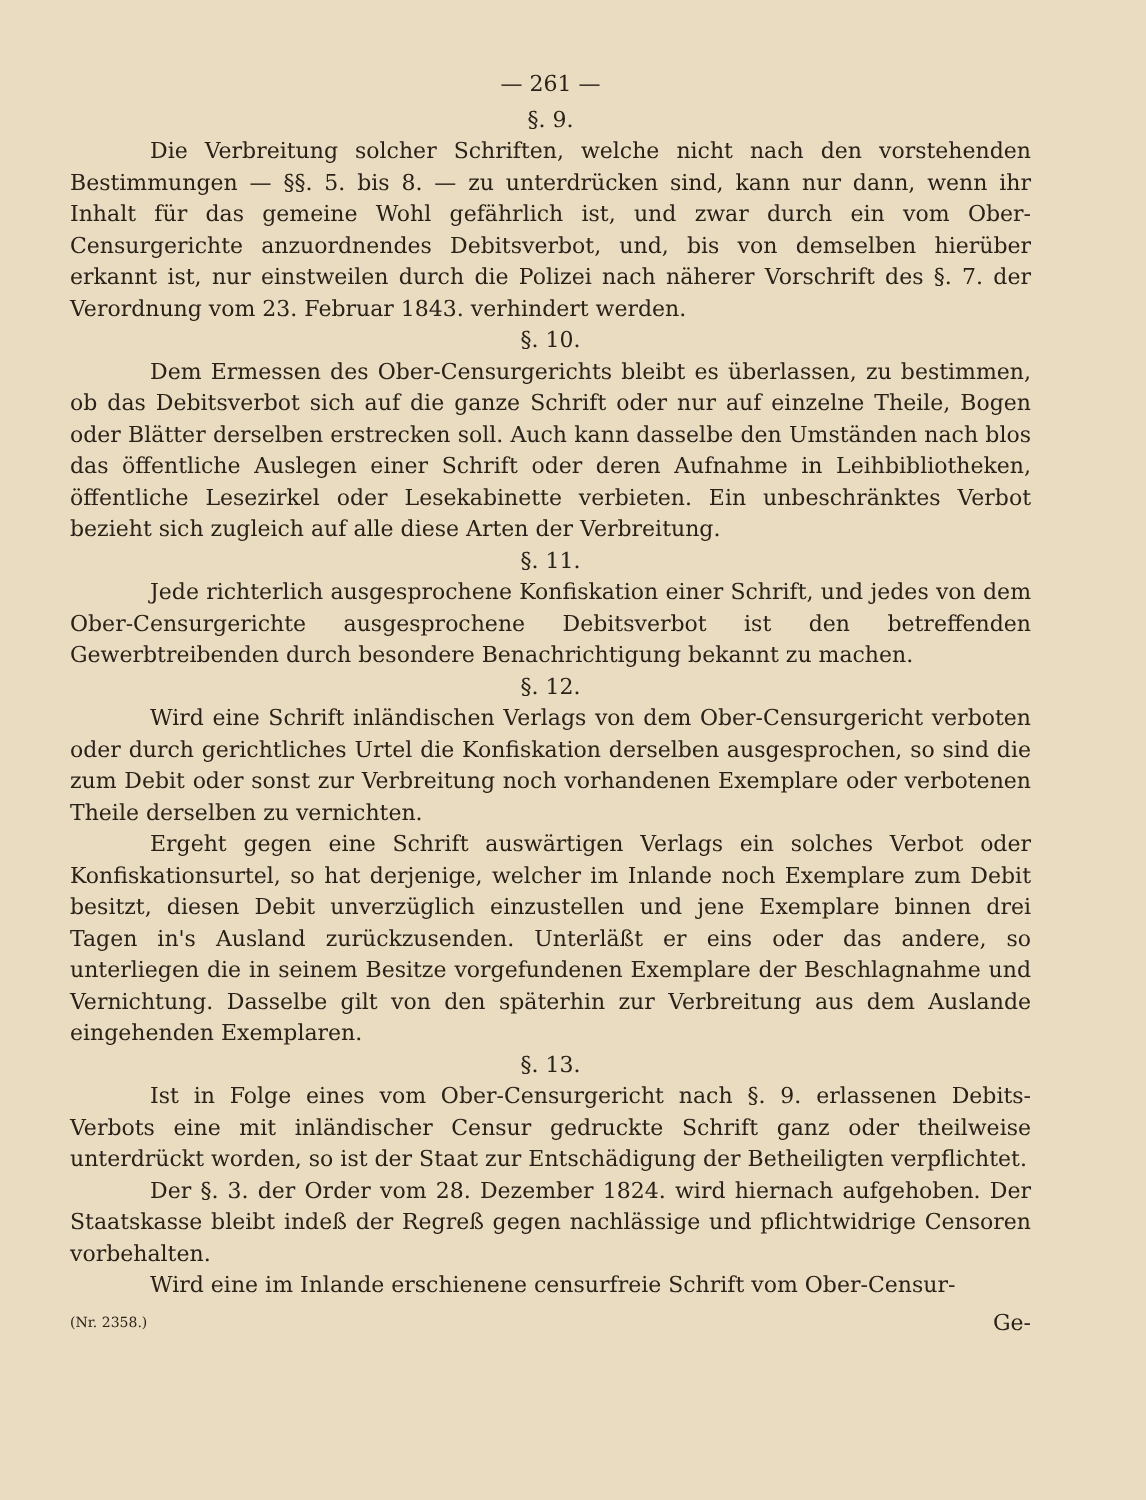— 261 —
§. 9.
Die Verbreitung solcher Schriften, welche nicht nach den vorstehenden Bestimmungen — §§. 5. bis 8. — zu unterdrücken sind, kann nur dann, wenn ihr Inhalt für das gemeine Wohl gefährlich ist, und zwar durch ein vom Ober-Censurgerichte anzuordnendes Debitsverbot, und, bis von demselben hierüber erkannt ist, nur einstweilen durch die Polizei nach näherer Vorschrift des §. 7. der Verordnung vom 23. Februar 1843. verhindert werden.
§. 10.
Dem Ermessen des Ober-Censurgerichts bleibt es überlassen, zu bestimmen, ob das Debitsverbot sich auf die ganze Schrift oder nur auf einzelne Theile, Bogen oder Blätter derselben erstrecken soll. Auch kann dasselbe den Umständen nach blos das öffentliche Auslegen einer Schrift oder deren Aufnahme in Leihbibliotheken, öffentliche Lesezirkel oder Lesekabinette verbieten. Ein unbeschränktes Verbot bezieht sich zugleich auf alle diese Arten der Verbreitung.
§. 11.
Jede richterlich ausgesprochene Konfiskation einer Schrift, und jedes von dem Ober-Censurgerichte ausgesprochene Debitsverbot ist den betreffenden Gewerbtreibenden durch besondere Benachrichtigung bekannt zu machen.
§. 12.
Wird eine Schrift inländischen Verlags von dem Ober-Censurgericht verboten oder durch gerichtliches Urtel die Konfiskation derselben ausgesprochen, so sind die zum Debit oder sonst zur Verbreitung noch vorhandenen Exemplare oder verbotenen Theile derselben zu vernichten.
Ergeht gegen eine Schrift auswärtigen Verlags ein solches Verbot oder Konfiskationsurtel, so hat derjenige, welcher im Inlande noch Exemplare zum Debit besitzt, diesen Debit unverzüglich einzustellen und jene Exemplare binnen drei Tagen in's Ausland zurückzusenden. Unterläßt er eins oder das andere, so unterliegen die in seinem Besitze vorgefundenen Exemplare der Beschlagnahme und Vernichtung. Dasselbe gilt von den späterhin zur Verbreitung aus dem Auslande eingehenden Exemplaren.
§. 13.
Ist in Folge eines vom Ober-Censurgericht nach §. 9. erlassenen Debits-Verbots eine mit inländischer Censur gedruckte Schrift ganz oder theilweise unterdrückt worden, so ist der Staat zur Entschädigung der Betheiligten verpflichtet.
Der §. 3. der Order vom 28. Dezember 1824. wird hiernach aufgehoben. Der Staatskasse bleibt indeß der Regreß gegen nachlässige und pflichtwidrige Censoren vorbehalten.
Wird eine im Inlande erschienene censurfreie Schrift vom Ober-Censur-
(Nr. 2358.) Ge-